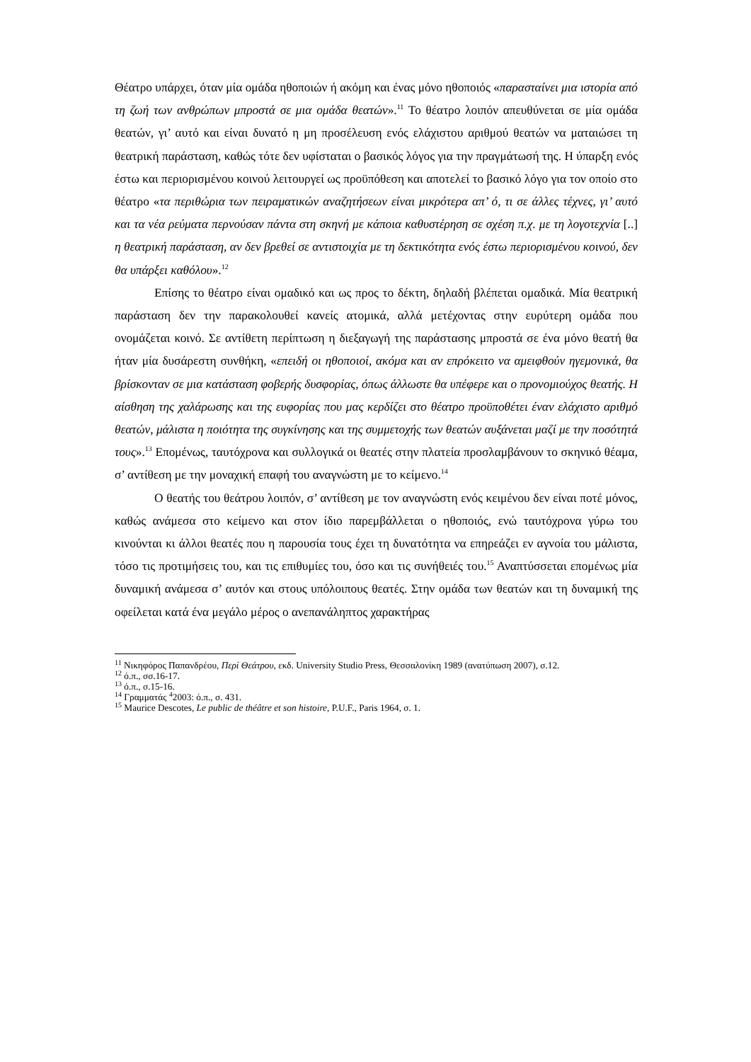Θέατρο υπάρχει, όταν μία ομάδα ηθοποιών ή ακόμη και ένας μόνο ηθοποιός «παρασταίνει μια ιστορία από τη ζωή των ανθρώπων μπροστά σε μια ομάδα θεατών».<sup>11</sup> Το θέατρο λοιπόν απευθύνεται σε μία ομάδα θεατών, γι’ αυτό και είναι δυνατό η μη προσέλευση ενός ελάχιστου αριθμού θεατών να ματαιώσει τη θεατρική παράσταση, καθώς τότε δεν υφίσταται ο βασικός λόγος για την πραγμάτωσή της. Η ύπαρξη ενός έστω και περιορισμένου κοινού λειτουργεί ως προϋπόθεση και αποτελεί το βασικό λόγο για τον οποίο στο θέατρο «τα περιθώρια των πειραματικών αναζητήσεων είναι μικρότερα απ’ ό, τι σε άλλες τέχνες, γι’ αυτό και τα νέα ρεύματα περνούσαν πάντα στη σκηνή με κάποια καθυστέρηση σε σχέση π.χ. με τη λογοτεχνία [..] η θεατρική παράσταση, αν δεν βρεθεί σε αντιστοιχία με τη δεκτικότητα ενός έστω περιορισμένου κοινού, δεν θα υπάρξει καθόλου».<sup>12</sup>
Επίσης το θέατρο είναι ομαδικό και ως προς το δέκτη, δηλαδή βλέπεται ομαδικά. Μία θεατρική παράσταση δεν την παρακολουθεί κανείς ατομικά, αλλά μετέχοντας στην ευρύτερη ομάδα που ονομάζεται κοινό. Σε αντίθετη περίπτωση η διεξαγωγή της παράστασης μπροστά σε ένα μόνο θεατή θα ήταν μία δυσάρεστη συνθήκη, «επειδή οι ηθοποιοί, ακόμα και αν επρόκειτο να αμειφθούν ηγεμονικά, θα βρίσκονταν σε μια κατάσταση φοβερής δυσφορίας, όπως άλλωστε θα υπέφερε και ο προνομιούχος θεατής. Η αίσθηση της χαλάρωσης και της ευφορίας που μας κερδίζει στο θέατρο προϋποθέτει έναν ελάχιστο αριθμό θεατών, μάλιστα η ποιότητα της συγκίνησης και της συμμετοχής των θεατών αυξάνεται μαζί με την ποσότητά τους».<sup>13</sup> Επομένως, ταυτόχρονα και συλλογικά οι θεατές στην πλατεία προσλαμβάνουν το σκηνικό θέαμα, σ’ αντίθεση με την μοναχική επαφή του αναγνώστη με το κείμενο.<sup>14</sup>
Ο θεατής του θεάτρου λοιπόν, σ’ αντίθεση με τον αναγνώστη ενός κειμένου δεν είναι ποτέ μόνος, καθώς ανάμεσα στο κείμενο και στον ίδιο παρεμβάλλεται ο ηθοποιός, ενώ ταυτόχρονα γύρω του κινούνται κι άλλοι θεατές που η παρουσία τους έχει τη δυνατότητα να επηρεάζει εν αγνοία του μάλιστα, τόσο τις προτιμήσεις του, και τις επιθυμίες του, όσο και τις συνήθειές του.<sup>15</sup> Αναπτύσσεται επομένως μία δυναμική ανάμεσα σ’ αυτόν και στους υπόλοιπους θεατές. Στην ομάδα των θεατών και τη δυναμική της οφείλεται κατά ένα μεγάλο μέρος ο ανεπανάληπτος χαρακτήρας
<sup>11</sup> Νικηφόρος Παπανδρέου, Περί Θεάτρου, εκδ. University Studio Press, Θεσσαλονίκη 1989 (ανατύπωση 2007), σ.12.
<sup>12</sup> ό.π., σσ.16-17.
<sup>13</sup> ό.π., σ.15-16.
<sup>14</sup> Γραμματάς <sup>4</sup>2003: ό.π., σ. 431.
<sup>15</sup> Maurice Descotes, Le public de théâtre et son histoire, P.U.F., Paris 1964, σ. 1.